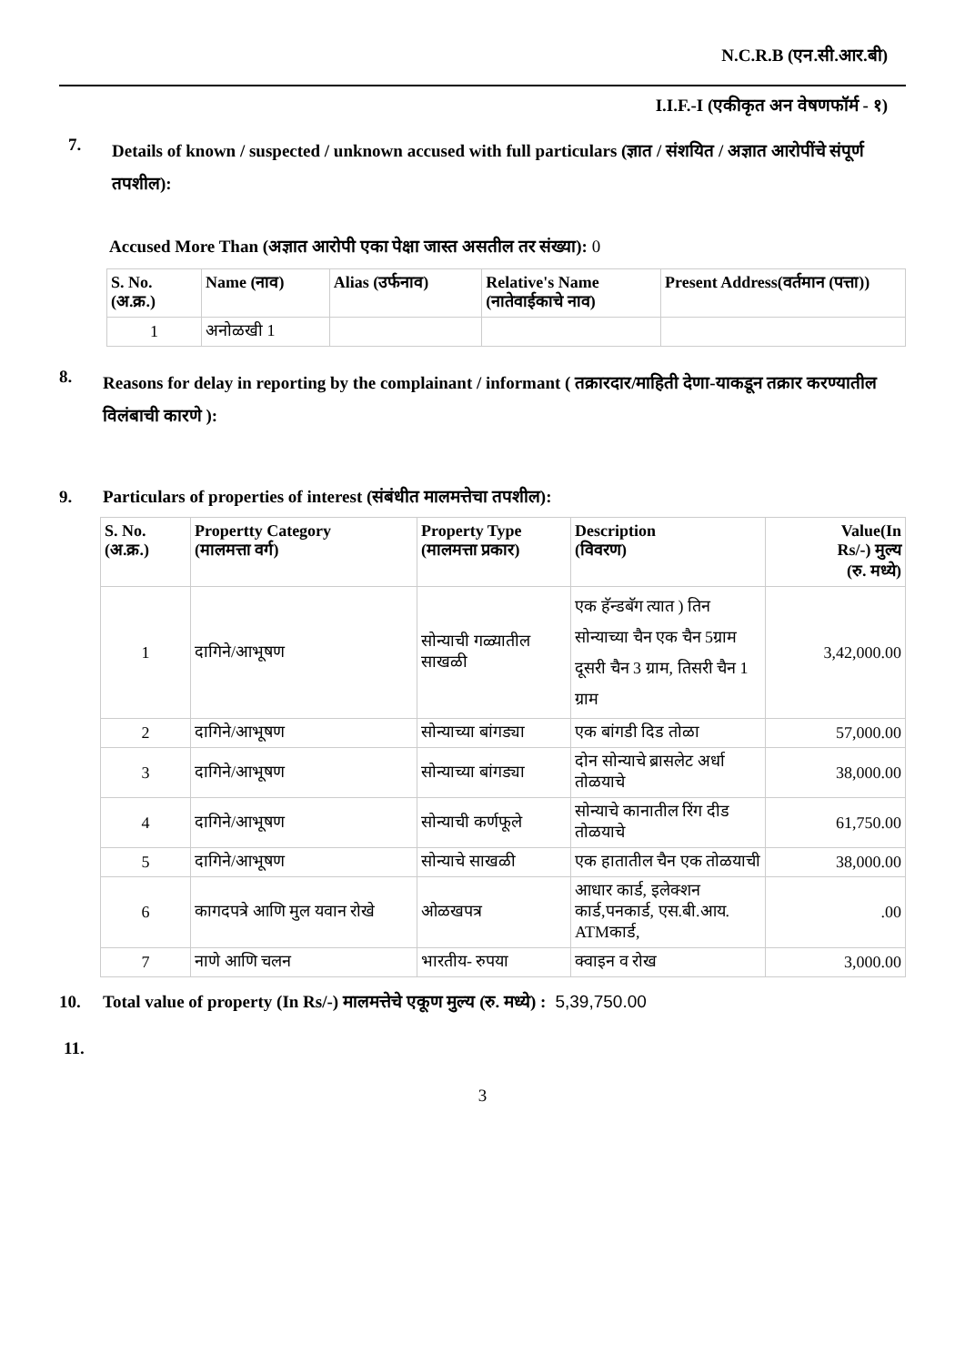N.C.R.B (एन.सी.आर.बी)
I.I.F.-I (एकीकृत अन वेषणफॉर्म - १)
7.
Details of known / suspected / unknown accused with full particulars (ज्ञात / संशयित / अज्ञात आरोपींचे संपूर्ण तपशील):
Accused More Than (अज्ञात आरोपी एका पेक्षा जास्त असतील तर संख्या): 0
| S. No. (अ.क्र.) | Name (नाव) | Alias (उर्फनाव) | Relative's Name (नातेवाईकाचे नाव) | Present Address(वर्तमान (पत्ता)) |
| --- | --- | --- | --- | --- |
| 1 | अनोळखी 1 | | | |
8.
Reasons for delay in reporting by the complainant / informant ( तक्रारदार/माहिती देणा-याकडून तक्रार करण्यातील विलंबाची कारणे ):
9. Particulars of properties of interest (संबंधीत मालमत्तेचा तपशील):
| S. No. (अ.क्र.) | Propertty Category (मालमत्ता वर्ग) | Property Type (मालमत्ता प्रकार) | Description (विवरण) | Value(In Rs/-) मुल्य (रु. मध्ये) |
| --- | --- | --- | --- | --- |
| 1 | दागिने/आभूषण | सोन्याची गळ्यातील साखळी | एक हॅन्डबॅग त्यात ) तिन सोन्याच्या चैन एक चैन 5ग्राम दूसरी चैन 3 ग्राम, तिसरी चैन 1 ग्राम | 3,42,000.00 |
| 2 | दागिने/आभूषण | सोन्याच्या बांगड्या | एक बांगडी दिड तोळा | 57,000.00 |
| 3 | दागिने/आभूषण | सोन्याच्या बांगड्या | दोन सोन्याचे ब्रासलेट अर्धा तोळयाचे | 38,000.00 |
| 4 | दागिने/आभूषण | सोन्याची कर्णफूले | सोन्याचे कानातील रिंग दीड तोळयाचे | 61,750.00 |
| 5 | दागिने/आभूषण | सोन्याचे साखळी | एक हातातील चैन एक तोळयाची | 38,000.00 |
| 6 | कागदपत्रे आणि मुल यवान रोखे | ओळखपत्र | आधार कार्ड, इलेक्शन कार्ड,पनकार्ड, एस.बी.आय. ATMकार्ड, | .00 |
| 7 | नाणे आणि चलन | भारतीय- रुपया | क्वाइन व रोख | 3,000.00 |
10. Total value of property (In Rs/-) मालमत्तेचे एकूण मुल्य (रु. मध्ये) : 5,39,750.00
11.
3